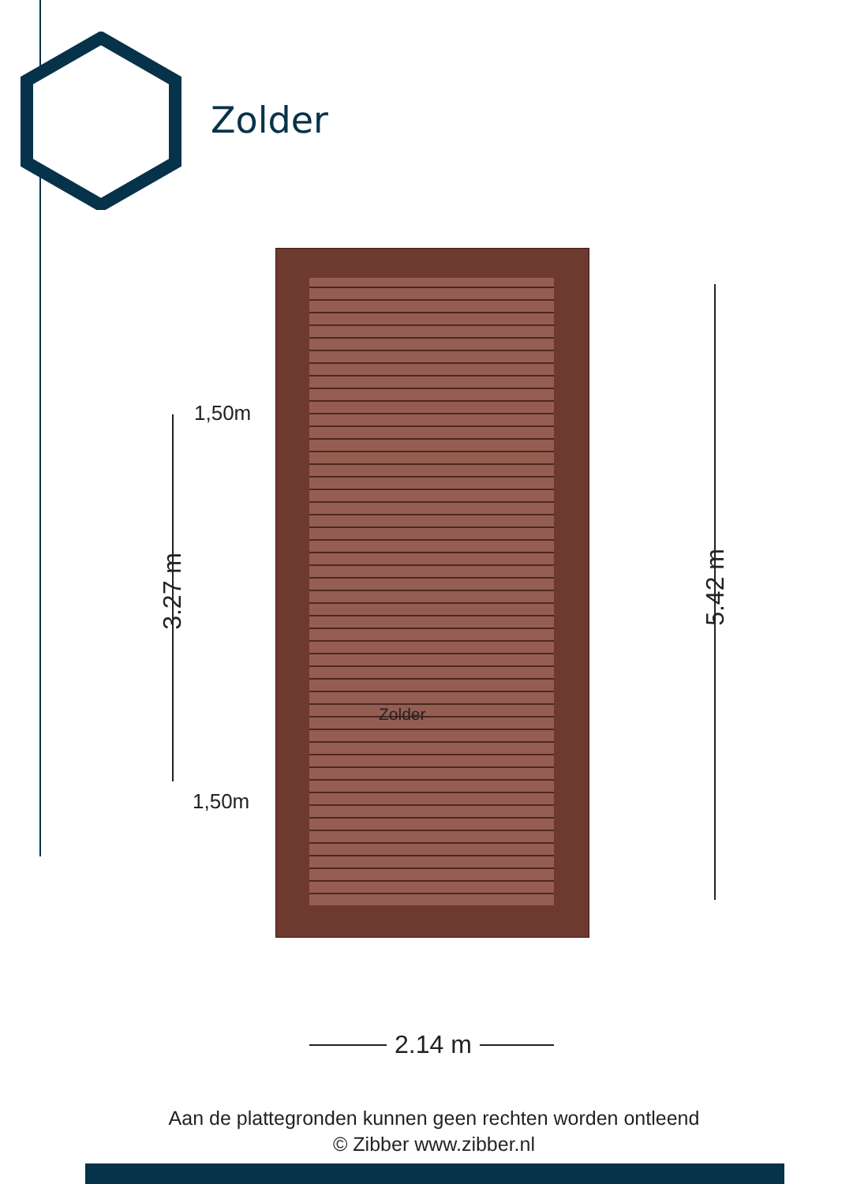Zolder
Zolder
1,50m
1,50m
3.27 m
5.42 m
2.14 m
Aan de plattegronden kunnen geen rechten worden ontleend
© Zibber www.zibber.nl